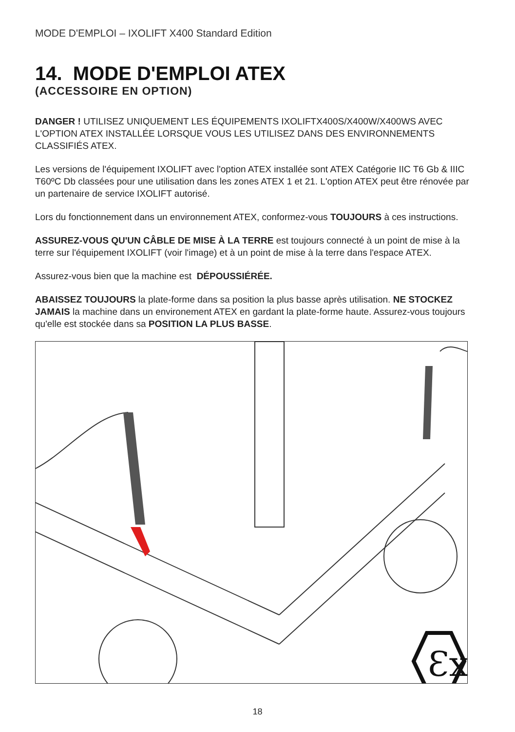MODE D'EMPLOI – IXOLIFT X400 Standard Edition
14. MODE D'EMPLOI ATEX
(ACCESSOIRE EN OPTION)
DANGER ! UTILISEZ UNIQUEMENT LES ÉQUIPEMENTS IXOLIFTX400S/X400W/X400WS AVEC L'OPTION ATEX INSTALLÉE LORSQUE VOUS LES UTILISEZ DANS DES ENVIRONNEMENTS CLASSIFIÉS ATEX.
Les versions de l'équipement IXOLIFT avec l'option ATEX installée sont ATEX Catégorie IIC T6 Gb & IIIC T60ºC Db classées pour une utilisation dans les zones ATEX 1 et 21. L'option ATEX peut être rénovée par un partenaire de service IXOLIFT autorisé.
Lors du fonctionnement dans un environnement ATEX, conformez-vous TOUJOURS à ces instructions.
ASSUREZ-VOUS QU'UN CÂBLE DE MISE À LA TERRE est toujours connecté à un point de mise à la terre sur l'équipement IXOLIFT (voir l'image) et à un point de mise à la terre dans l'espace ATEX.
Assurez-vous bien que la machine est DÉPOUSSIÉRÉE.
ABAISSEZ TOUJOURS la plate-forme dans sa position la plus basse après utilisation. NE STOCKEZ JAMAIS la machine dans un environement ATEX en gardant la plate-forme haute. Assurez-vous toujours qu'elle est stockée dans sa POSITION LA PLUS BASSE.
Ɛx
18